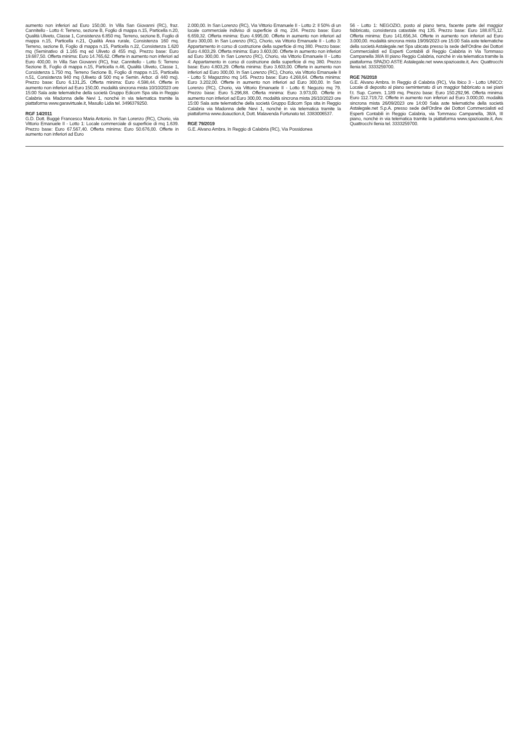aumento non inferiori ad Euro 150,00. In Villa San Giovanni (RC), fraz. Cannitello - Lotto 4: Terreno, sezione B, Foglio di mappa n.15, Particella n.20, Qualità Uliveto, Classe 1, Consistenza 6.850 mq. Terreno, sezione B, Foglio di mappa n.15, Particella n.21, Qualità Area rurale, Consistenza 160 mq. Terreno, sezione B, Foglio di mappa n.15, Particella n.22, Consistenza 1.620 mq (Seminativo di 1.165 mq ed Uliveto di 455 mq). Prezzo base: Euro 19.687,50. Offerta minima: Euro 14.765,62. Offerte in aumento non inferiori ad Euro 400,00. In Villa San Giovanni (RC), fraz. Cannitello - Lotto 5: Terreno Sezione B, Foglio di mappa n.15, Particella n.46, Qualità Uliveto, Classe 1, Consistenza 1.750 mq. Terreno Sezione B, Foglio di mappa n.15, Particella n.51, Consistenza 940 mq (Uliveto di 500 mq e Semin. Arbor. di 440 mq). Prezzo base: Euro 6.131,25. Offerta minima: Euro 4.598,44. Offerte in aumento non inferiori ad Euro 150,00. modalità sincrona mista 10/10/2023 ore 15:00 Sala aste telematiche della società Gruppo Edicom Spa sita in Reggio Calabria via Madonna delle Nevi 1, nonché in via telematica tramite la piattaforma www.garavirtuale.it, Masullo Lidia tel. 3496379250.
RGF 14/2011
G.D. Dott. Buggè Francesco Maria Antonio. In San Lorenzo (RC), Chorio, via Vittorio Emanuele II - Lotto 1: Locale commerciale di superficie di mq 1.639. Prezzo base: Euro 67.567,40. Offerta minima: Euro 50.676,00. Offerte in aumento non inferiori ad Euro
2.000,00. In San Lorenzo (RC), Via Vittorio Emanuele II - Lotto 2: Il 50% di un locale commerciale indiviso di superficie di mq. 234. Prezzo base: Euro 6.659,32. Offerta minima: Euro 4.995,00. Offerte in aumento non inferiori ad Euro 300,00. In San Lorenzo (RC), Chorio, via Vittorio Emanuele II - Lotto 3: Appartamento in corso di costruzione della superficie di mq 380. Prezzo base: Euro 4.803,29. Offerta minima: Euro 3.603,00. Offerte in aumento non inferiori ad Euro 300,00. In San Lorenzo (RC), Chorio, via Vittorio Emanuele II - Lotto 4: Appartamento in corso di costruzione della superficie di mq 380. Prezzo base: Euro 4.803,29. Offerta minima: Euro 3.603,00. Offerte in aumento non inferiori ad Euro 300,00. In San Lorenzo (RC), Chorio, via Vittorio Emanuele II - Lotto 5: Magazzino mq 145. Prezzo base: Euro 4.268,64. Offerta minima: Euro 3.202,00. Offerte in aumento non inferiori ad Euro 300,00. In San Lorenzo (RC), Chorio, via Vittorio Emanuele II - Lotto 6: Negozio mq 79. Prezzo base: Euro 5.296,88. Offerta minima: Euro 3.973,00. Offerte in aumento non inferiori ad Euro 300,00. modalità sincrona mista 26/10/2023 ore 15:00 Sala aste telematiche della società Gruppo Edicom Spa sita in Reggio Calabria via Madonna delle Nevi 1, nonché in via telematica tramite la piattaforma www.doauction.it, Dott. Malavenda Fortunato tel. 3383006537.
RGE 79/2019
G.E. Alvano Ambra. In Reggio di Calabria (RC), Via Possidonea
56 - Lotto 1: NEGOZIO, posto al piano terra, facente parte del maggior fabbricato, consistenza catastale mq 135. Prezzo base: Euro 188.875,12. Offerta minima: Euro 141.656,34. Offerte in aumento non inferiori ad Euro 3.000,00. modalità sincrona mista 19/09/2023 ore 15:00 Sala aste telematiche della società Astalegale.net Spa ubicata presso la sede dell’Ordine dei Dottori Commercialisti ed Esperti Contabili di Reggio Calabria in Via Tommaso Campanella 38/A III piano Reggio Calabria, nonché in via telematica tramite la piattaforma SPAZIO ASTE Astalegale.net www.spazioaste.it, Avv. Quattrocchi Ilenia tel. 3333259700.
RGE 76/2018
G.E. Alvano Ambra. In Reggio di Calabria (RC), Via Ibico 3 - Lotto UNICO: Locale di deposito al piano seminterrato di un maggior fabbricato a sei piani f.t. Sup. Comm. 1.189 mq. Prezzo base: Euro 150.292,96. Offerta minima: Euro 112.719,72. Offerte in aumento non inferiori ad Euro 3.000,00. modalità sincrona mista 26/09/2023 ore 14:00 Sala aste telematiche della società Astalegale.net S.p.A. presso sede dell'Ordine dei Dottori Commercialisti ed Esperti Contabili in Reggio Calabria, via Tommaso Campanella, 38/A, III piano, nonché in via telematica tramite la piattaforma www.spazioaste.it, Avv. Quattrocchi Ilenia tel. 3333259700.